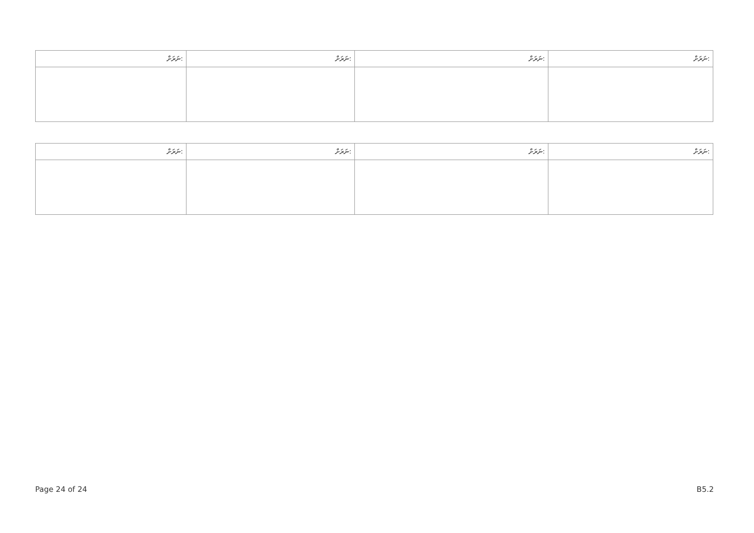| ނަރަށް: | ނަރަށް: | ނަރަށް: | ނަރަށް: |
| --- | --- | --- | --- |
| ނަރަށް: | ނަރަށް: | ނަރަށް: | ނަރަށް: |
| --- | --- | --- | --- |
Page 24 of 24 B5.2